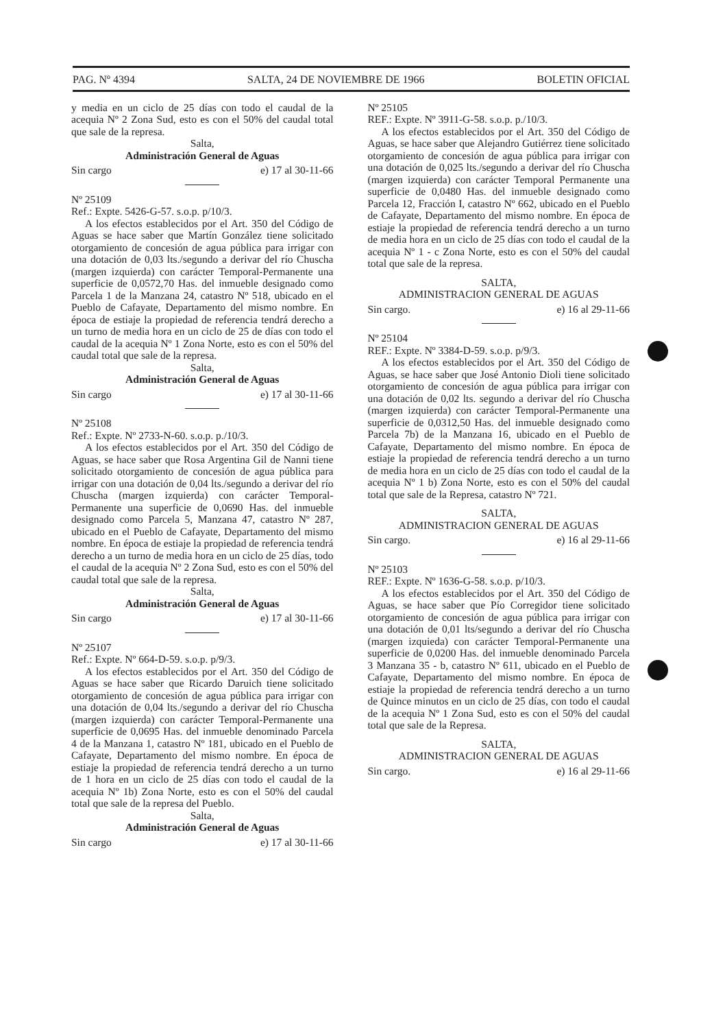PAG. Nº 4394 SALTA, 24 DE NOVIEMBRE DE 1966 BOLETIN OFICIAL
y media en un ciclo de 25 días con todo el caudal de la acequia Nº 2 Zona Sud, esto es con el 50% del caudal total que sale de la represa.
Salta,
Administración General de Aguas
Sin cargo e) 17 al 30-11-66
Nº 25109
Ref.: Expte. 5426-G-57. s.o.p. p/10/3.
A los efectos establecidos por el Art. 350 del Código de Aguas se hace saber que Martín González tiene solicitado otorgamiento de concesión de agua pública para irrigar con una dotación de 0,03 lts./segundo a derivar del río Chuscha (margen izquierda) con carácter Temporal-Permanente una superficie de 0,0572,70 Has. del inmueble designado como Parcela 1 de la Manzana 24, catastro Nº 518, ubicado en el Pueblo de Cafayate, Departamento del mismo nombre. En época de estiaje la propiedad de referencia tendrá derecho a un turno de media hora en un ciclo de 25 de días con todo el caudal de la acequia Nº 1 Zona Norte, esto es con el 50% del caudal total que sale de la represa.
Salta,
Administración General de Aguas
Sin cargo e) 17 al 30-11-66
Nº 25108
Ref.: Expte. Nº 2733-N-60. s.o.p. p./10/3.
A los efectos establecidos por el Art. 350 del Código de Aguas, se hace saber que Rosa Argentina Gil de Nanni tiene solicitado otorgamiento de concesión de agua pública para irrigar con una dotación de 0,04 lts./segundo a derivar del río Chuscha (margen izquierda) con carácter Temporal-Permanente una superficie de 0,0690 Has. del inmueble designado como Parcela 5, Manzana 47, catastro Nº 287, ubicado en el Pueblo de Cafayate, Departamento del mismo nombre. En época de estiaje la propiedad de referencia tendrá derecho a un turno de media hora en un ciclo de 25 días, todo el caudal de la acequia Nº 2 Zona Sud, esto es con el 50% del caudal total que sale de la represa.
Salta,
Administración General de Aguas
Sin cargo e) 17 al 30-11-66
Nº 25107
Ref.: Expte. Nº 664-D-59. s.o.p. p/9/3.
A los efectos establecidos por el Art. 350 del Código de Aguas se hace saber que Ricardo Daruich tiene solicitado otorgamiento de concesión de agua pública para irrigar con una dotación de 0,04 lts./segundo a derivar del río Chuscha (margen izquierda) con carácter Temporal-Permanente una superficie de 0,0695 Has. del inmueble denominado Parcela 4 de la Manzana 1, catastro Nº 181, ubicado en el Pueblo de Cafayate, Departamento del mismo nombre. En época de estiaje la propiedad de referencia tendrá derecho a un turno de 1 hora en un ciclo de 25 días con todo el caudal de la acequia Nº 1b) Zona Norte, esto es con el 50% del caudal total que sale de la represa del Pueblo.
Salta,
Administración General de Aguas
Sin cargo e) 17 al 30-11-66
Nº 25105
REF.: Expte. Nº 3911-G-58. s.o.p. p./10/3.
A los efectos establecidos por el Art. 350 del Código de Aguas, se hace saber que Alejandro Gutiérrez tiene solicitado otorgamiento de concesión de agua pública para irrigar con una dotación de 0,025 lts./segundo a derivar del río Chuscha (margen izquierda) con carácter Temporal Permanente una superficie de 0,0480 Has. del inmueble designado como Parcela 12, Fracción I, catastro Nº 662, ubicado en el Pueblo de Cafayate, Departamento del mismo nombre. En época de estiaje la propiedad de referencia tendrá derecho a un turno de media hora en un ciclo de 25 días con todo el caudal de la acequia Nº 1 - c Zona Norte, esto es con el 50% del caudal total que sale de la represa.
SALTA,
ADMINISTRACION GENERAL DE AGUAS
Sin cargo. e) 16 al 29-11-66
Nº 25104
REF.: Expte. Nº 3384-D-59. s.o.p. p/9/3.
A los efectos establecidos por el Art. 350 del Código de Aguas, se hace saber que José Antonio Dioli tiene solicitado otorgamiento de concesión de agua pública para irrigar con una dotación de 0,02 lts. segundo a derivar del río Chuscha (margen izquierda) con carácter Temporal-Permanente una superficie de 0,0312,50 Has. del inmueble designado como Parcela 7b) de la Manzana 16, ubicado en el Pueblo de Cafayate, Departamento del mismo nombre. En época de estiaje la propiedad de referencia tendrá derecho a un turno de media hora en un ciclo de 25 días con todo el caudal de la acequia Nº 1 b) Zona Norte, esto es con el 50% del caudal total que sale de la Represa, catastro Nº 721.
SALTA,
ADMINISTRACION GENERAL DE AGUAS
Sin cargo. e) 16 al 29-11-66
Nº 25103
REF.: Expte. Nº 1636-G-58. s.o.p. p/10/3.
A los efectos establecidos por el Art. 350 del Código de Aguas, se hace saber que Pío Corregidor tiene solicitado otorgamiento de concesión de agua pública para irrigar con una dotación de 0,01 lts/segundo a derivar del río Chuscha (margen izquieda) con carácter Temporal-Permanente una superficie de 0,0200 Has. del inmueble denominado Parcela 3 Manzana 35 - b, catastro Nº 611, ubicado en el Pueblo de Cafayate, Departamento del mismo nombre. En época de estiaje la propiedad de referencia tendrá derecho a un turno de Quince minutos en un ciclo de 25 días, con todo el caudal de la acequia Nº 1 Zona Sud, esto es con el 50% del caudal total que sale de la Represa.
SALTA,
ADMINISTRACION GENERAL DE AGUAS
Sin cargo. e) 16 al 29-11-66